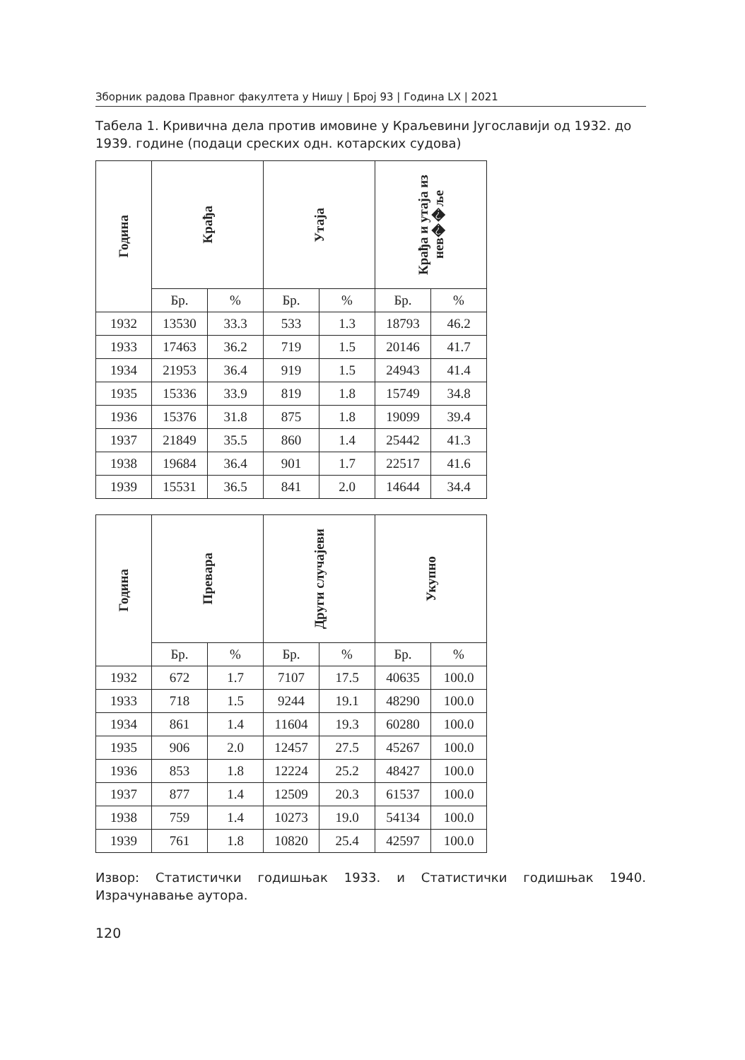Зборник радова Правног факултета у Нишу | Број 93 | Година LX | 2021
Табела 1. Кривична дела против имовине у Краљевини Југославији од 1932. до 1939. године (подаци среских одн. котарских судова)
| Година | Крађа | | Утаја | | Крађа и утаја из нев��ље | |
| --- | --- | --- | --- | --- | --- | --- |
| | Бр. | % | Бр. | % | Бр. | % |
| 1932 | 13530 | 33.3 | 533 | 1.3 | 18793 | 46.2 |
| 1933 | 17463 | 36.2 | 719 | 1.5 | 20146 | 41.7 |
| 1934 | 21953 | 36.4 | 919 | 1.5 | 24943 | 41.4 |
| 1935 | 15336 | 33.9 | 819 | 1.8 | 15749 | 34.8 |
| 1936 | 15376 | 31.8 | 875 | 1.8 | 19099 | 39.4 |
| 1937 | 21849 | 35.5 | 860 | 1.4 | 25442 | 41.3 |
| 1938 | 19684 | 36.4 | 901 | 1.7 | 22517 | 41.6 |
| 1939 | 15531 | 36.5 | 841 | 2.0 | 14644 | 34.4 |
| Година | Превара | | Други случајеви | | Укупно | |
| --- | --- | --- | --- | --- | --- | --- |
| | Бр. | % | Бр. | % | Бр. | % |
| 1932 | 672 | 1.7 | 7107 | 17.5 | 40635 | 100.0 |
| 1933 | 718 | 1.5 | 9244 | 19.1 | 48290 | 100.0 |
| 1934 | 861 | 1.4 | 11604 | 19.3 | 60280 | 100.0 |
| 1935 | 906 | 2.0 | 12457 | 27.5 | 45267 | 100.0 |
| 1936 | 853 | 1.8 | 12224 | 25.2 | 48427 | 100.0 |
| 1937 | 877 | 1.4 | 12509 | 20.3 | 61537 | 100.0 |
| 1938 | 759 | 1.4 | 10273 | 19.0 | 54134 | 100.0 |
| 1939 | 761 | 1.8 | 10820 | 25.4 | 42597 | 100.0 |
Извор: Статистички годишњак 1933. и Статистички годишњак 1940. Израчунавање аутора.
120